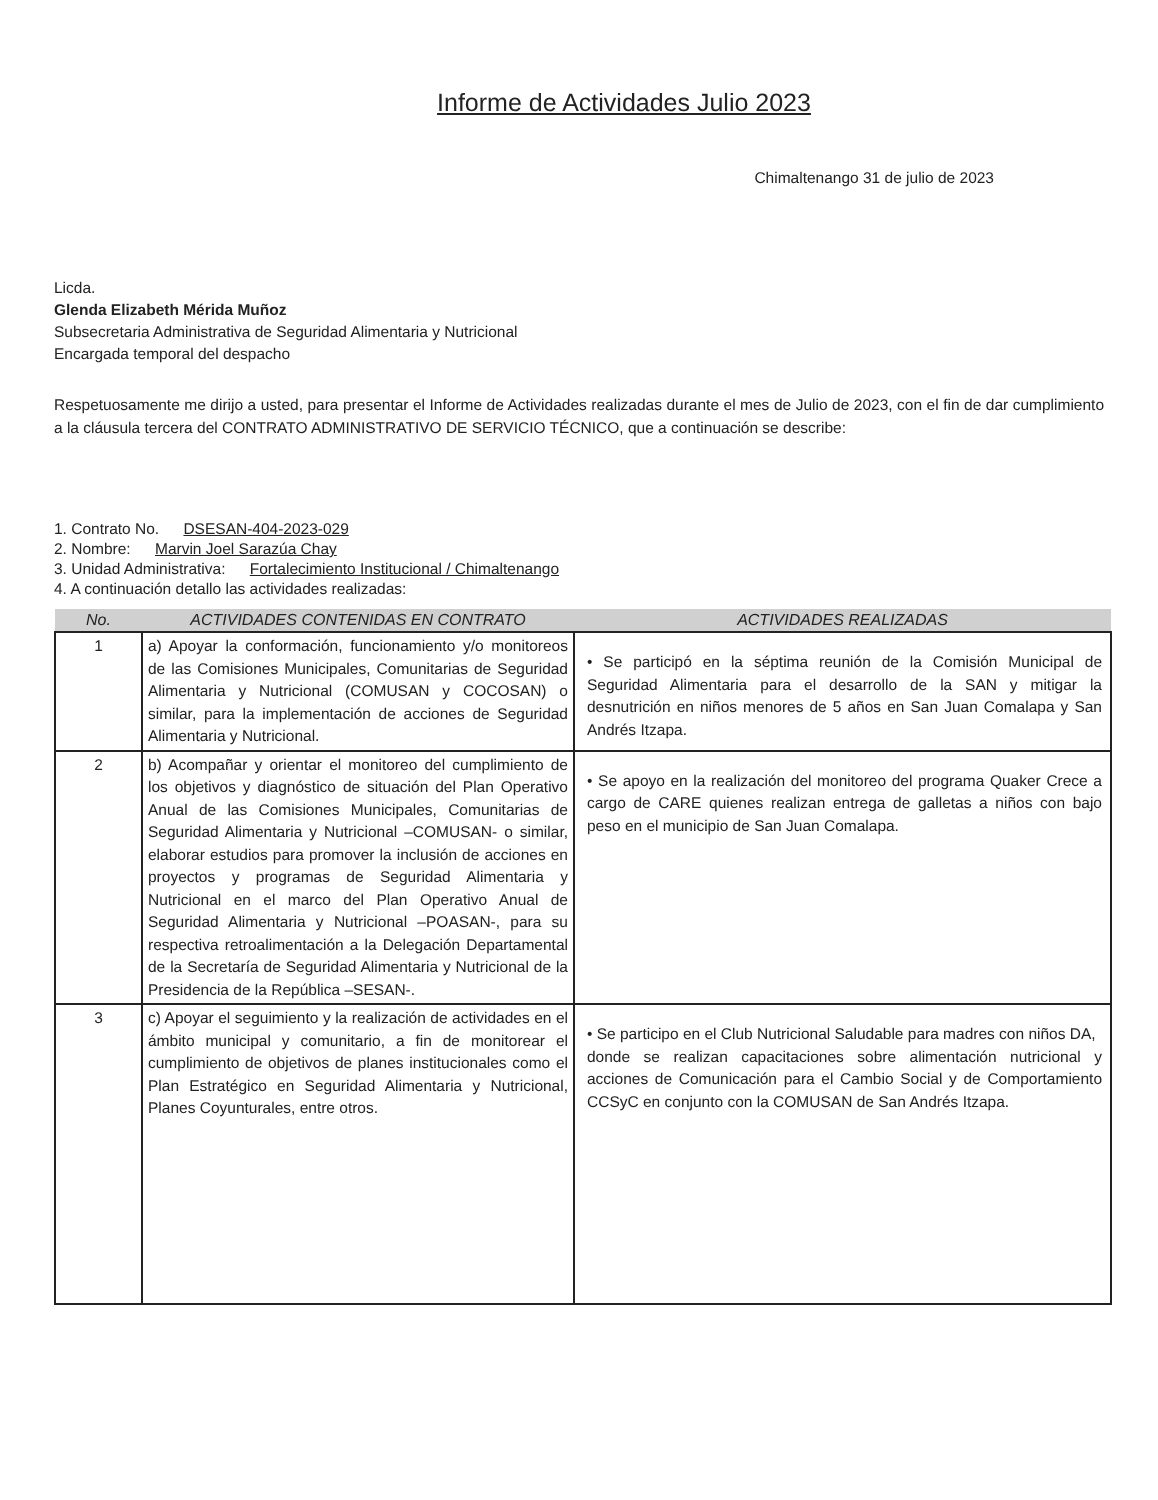Informe de Actividades Julio 2023
Chimaltenango 31 de julio de 2023
Licda.
Glenda Elizabeth Mérida Muñoz
Subsecretaria Administrativa de Seguridad Alimentaria y Nutricional
Encargada temporal del despacho
Respetuosamente me dirijo a usted, para presentar el Informe de Actividades realizadas durante el mes de Julio de 2023, con el fin de dar cumplimiento a la cláusula tercera del CONTRATO ADMINISTRATIVO DE SERVICIO TÉCNICO, que a continuación se describe:
1. Contrato No. DSESAN-404-2023-029
2. Nombre: Marvin Joel Sarazúa Chay
3. Unidad Administrativa: Fortalecimiento Institucional / Chimaltenango
4. A continuación detallo las actividades realizadas:
| No. | ACTIVIDADES CONTENIDAS EN CONTRATO | ACTIVIDADES REALIZADAS |
| --- | --- | --- |
| 1 | a) Apoyar la conformación, funcionamiento y/o monitoreos de las Comisiones Municipales, Comunitarias de Seguridad Alimentaria y Nutricional (COMUSAN y COCOSAN) o similar, para la implementación de acciones de Seguridad Alimentaria y Nutricional. | • Se participó en la séptima reunión de la Comisión Municipal de Seguridad Alimentaria para el desarrollo de la SAN y mitigar la desnutrición en niños menores de 5 años en San Juan Comalapa y San Andrés Itzapa. |
| 2 | b) Acompañar y orientar el monitoreo del cumplimiento de los objetivos y diagnóstico de situación del Plan Operativo Anual de las Comisiones Municipales, Comunitarias de Seguridad Alimentaria y Nutricional –COMUSAN- o similar, elaborar estudios para promover la inclusión de acciones en proyectos y programas de Seguridad Alimentaria y Nutricional en el marco del Plan Operativo Anual de Seguridad Alimentaria y Nutricional –POASAN-, para su respectiva retroalimentación a la Delegación Departamental de la Secretaría de Seguridad Alimentaria y Nutricional de la Presidencia de la República –SESAN-. | • Se apoyo en la realización del monitoreo del programa Quaker Crece a cargo de CARE quienes realizan entrega de galletas a niños con bajo peso en el municipio de San Juan Comalapa. |
| 3 | c) Apoyar el seguimiento y la realización de actividades en el ámbito municipal y comunitario, a fin de monitorear el cumplimiento de objetivos de planes institucionales como el Plan Estratégico en Seguridad Alimentaria y Nutricional, Planes Coyunturales, entre otros. | • Se participo en el Club Nutricional Saludable para madres con niños DA, donde se realizan capacitaciones sobre alimentación nutricional y acciones de Comunicación para el Cambio Social y de Comportamiento CCSyC en conjunto con la COMUSAN de San Andrés Itzapa. |